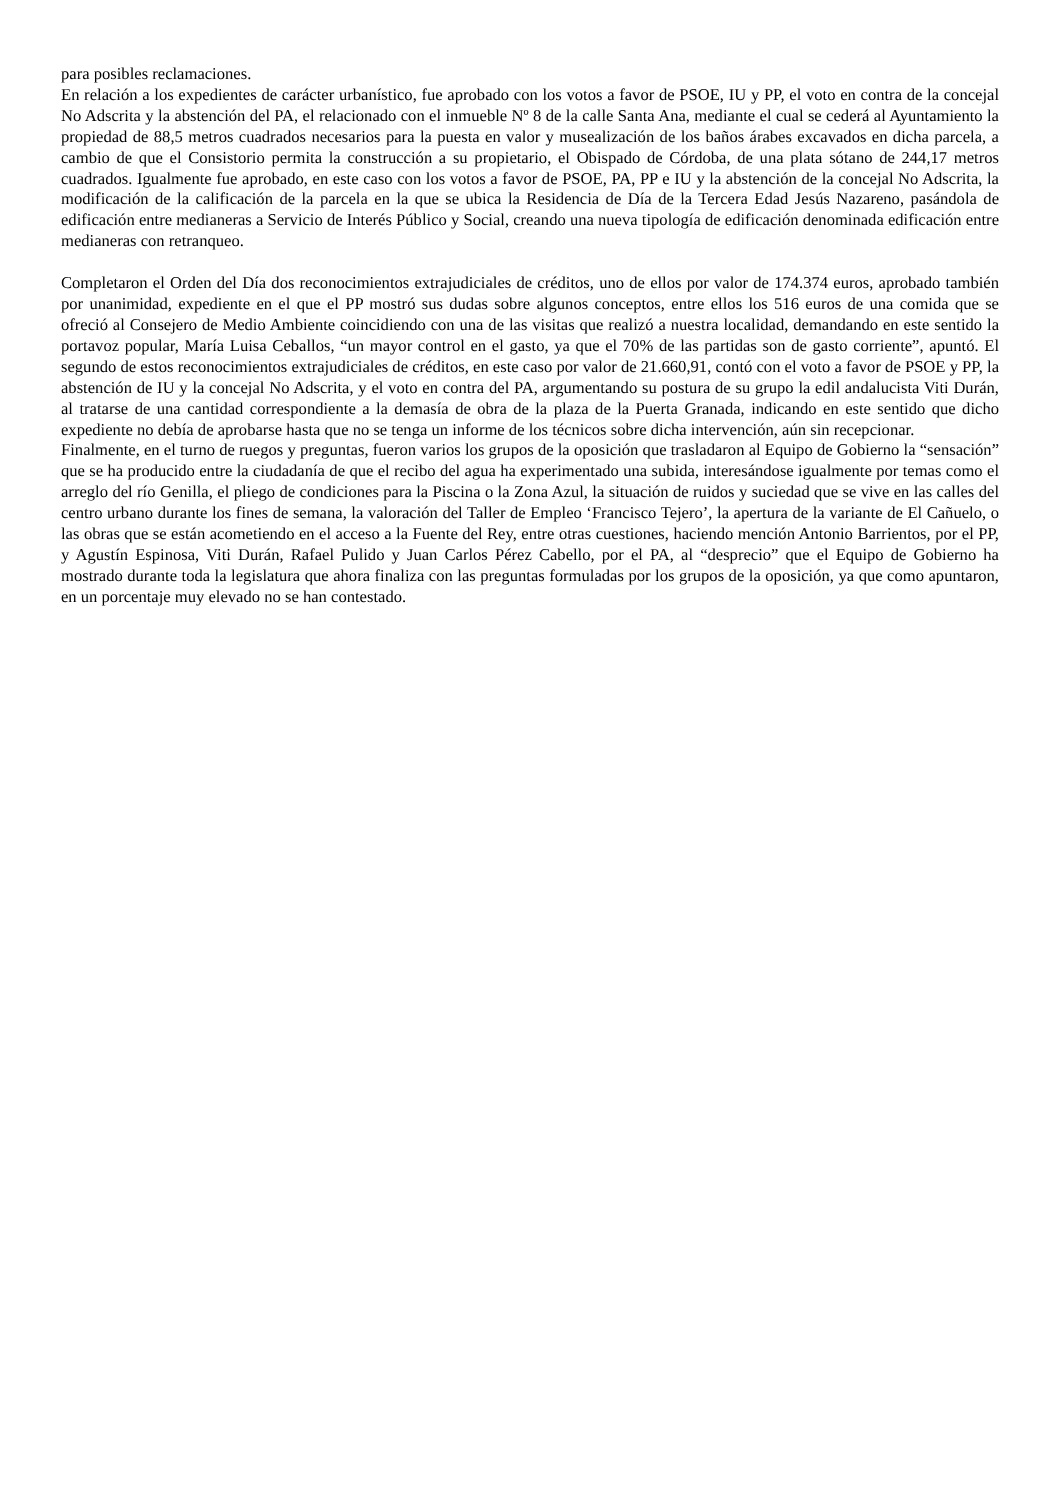para posibles reclamaciones.
En relación a los expedientes de carácter urbanístico, fue aprobado con los votos a favor de PSOE, IU y PP, el voto en contra de la concejal No Adscrita y la abstención del PA, el relacionado con el inmueble Nº 8 de la calle Santa Ana, mediante el cual se cederá al Ayuntamiento la propiedad de 88,5 metros cuadrados necesarios para la puesta en valor y musealización de los baños árabes excavados en dicha parcela, a cambio de que el Consistorio permita la construcción a su propietario, el Obispado de Córdoba, de una plata sótano de 244,17 metros cuadrados. Igualmente fue aprobado, en este caso con los votos a favor de PSOE, PA, PP e IU y la abstención de la concejal No Adscrita, la modificación de la calificación de la parcela en la que se ubica la Residencia de Día de la Tercera Edad Jesús Nazareno, pasándola de edificación entre medianeras a Servicio de Interés Público y Social, creando una nueva tipología de edificación denominada edificación entre medianeras con retranqueo.
Completaron el Orden del Día dos reconocimientos extrajudiciales de créditos, uno de ellos por valor de 174.374 euros, aprobado también por unanimidad, expediente en el que el PP mostró sus dudas sobre algunos conceptos, entre ellos los 516 euros de una comida que se ofreció al Consejero de Medio Ambiente coincidiendo con una de las visitas que realizó a nuestra localidad, demandando en este sentido la portavoz popular, María Luisa Ceballos, “un mayor control en el gasto, ya que el 70% de las partidas son de gasto corriente”, apuntó. El segundo de estos reconocimientos extrajudiciales de créditos, en este caso por valor de 21.660,91, contó con el voto a favor de PSOE y PP, la abstención de IU y la concejal No Adscrita, y el voto en contra del PA, argumentando su postura de su grupo la edil andalucista Viti Durán, al tratarse de una cantidad correspondiente a la demasía de obra de la plaza de la Puerta Granada, indicando en este sentido que dicho expediente no debía de aprobarse hasta que no se tenga un informe de los técnicos sobre dicha intervención, aún sin recepcionar.
Finalmente, en el turno de ruegos y preguntas, fueron varios los grupos de la oposición que trasladaron al Equipo de Gobierno la “sensación” que se ha producido entre la ciudadanía de que el recibo del agua ha experimentado una subida, interesándose igualmente por temas como el arreglo del río Genilla, el pliego de condiciones para la Piscina o la Zona Azul, la situación de ruidos y suciedad que se vive en las calles del centro urbano durante los fines de semana, la valoración del Taller de Empleo ‘Francisco Tejero’, la apertura de la variante de El Cañuelo, o las obras que se están acometiendo en el acceso a la Fuente del Rey, entre otras cuestiones, haciendo mención Antonio Barrientos, por el PP, y Agustín Espinosa, Viti Durán, Rafael Pulido y Juan Carlos Pérez Cabello, por el PA, al “desprecio” que el Equipo de Gobierno ha mostrado durante toda la legislatura que ahora finaliza con las preguntas formuladas por los grupos de la oposición, ya que como apuntaron, en un porcentaje muy elevado no se han contestado.